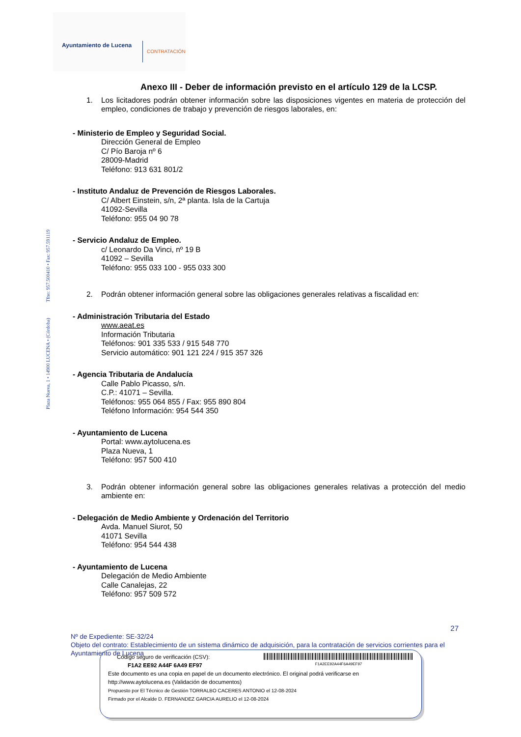Ayuntamiento de Lucena CONTRATACIÓN
Plaza Nueva, 1 • 14900 LUCENA • (Córdoba) Tfno: 957.500410 • Fax: 957.591119
Anexo III - Deber de información previsto en el artículo 129 de la LCSP.
1. Los licitadores podrán obtener información sobre las disposiciones vigentes en materia de protección del empleo, condiciones de trabajo y prevención de riesgos laborales, en:
- Ministerio de Empleo y Seguridad Social.
Dirección General de Empleo
C/ Pío Baroja nº 6
28009-Madrid
Teléfono: 913 631 801/2
- Instituto Andaluz de Prevención de Riesgos Laborales.
C/ Albert Einstein, s/n, 2ª planta. Isla de la Cartuja
41092-Sevilla
Teléfono: 955 04 90 78
- Servicio Andaluz de Empleo.
c/ Leonardo Da Vinci, nº 19 B
41092 – Sevilla
Teléfono: 955 033 100 - 955 033 300
2. Podrán obtener información general sobre las obligaciones generales relativas a fiscalidad en:
- Administración Tributaria del Estado
www.aeat.es
Información Tributaria
Teléfonos: 901 335 533 / 915 548 770
Servicio automático: 901 121 224 / 915 357 326
- Agencia Tributaria de Andalucía
Calle Pablo Picasso, s/n.
C.P.: 41071 – Sevilla.
Teléfonos: 955 064 855 / Fax: 955 890 804
Teléfono Información: 954 544 350
- Ayuntamiento de Lucena
Portal: www.aytolucena.es
Plaza Nueva, 1
Teléfono: 957 500 410
3. Podrán obtener información general sobre las obligaciones generales relativas a protección del medio ambiente en:
- Delegación de Medio Ambiente y Ordenación del Territorio
Avda. Manuel Siurot, 50
41071 Sevilla
Teléfono: 954 544 438
- Ayuntamiento de Lucena
Delegación de Medio Ambiente
Calle Canalejas, 22
Teléfono: 957 509 572
27
Nº de Expediente: SE-32/24
Objeto del contrato: Establecimiento de un sistema dinámico de adquisición, para la contratación de servicios corrientes para el Ayuntamiento de Lucena
Código seguro de verificación (CSV):
F1A2 EE92 A44F 6A49 EF97
F1A2EE92A44F6A49EF97
Este documento es una copia en papel de un documento electrónico. El original podrá verificarse en
http://www.aytolucena.es (Validación de documentos)
Propuesto por El Técnico de Gestión TORRALBO CACERES ANTONIO el 12-08-2024
Firmado por el Alcalde D. FERNANDEZ GARCIA AURELIO el 12-08-2024